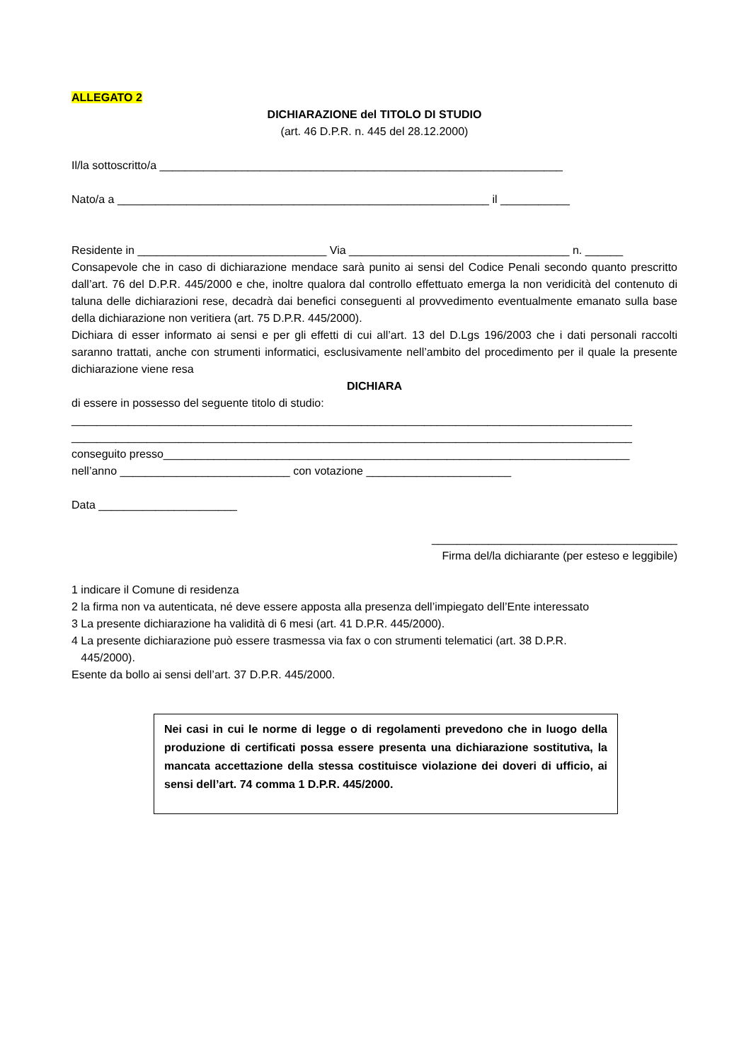ALLEGATO 2
DICHIARAZIONE del TITOLO DI STUDIO
(art. 46 D.P.R. n. 445 del 28.12.2000)
Il/la sottoscritto/a ________________________________________________________________
Nato/a a ___________________________________________________________ il ___________
Residente in ______________________________ Via ___________________________________ n. ______
Consapevole che in caso di dichiarazione mendace sarà punito ai sensi del Codice Penali secondo quanto prescritto dall’art. 76 del D.P.R. 445/2000 e che, inoltre qualora dal controllo effettuato emerga la non veridicità del contenuto di taluna delle dichiarazioni rese, decadrà dai benefici conseguenti al provvedimento eventualmente emanato sulla base della dichiarazione non veritiera (art. 75 D.P.R. 445/2000).
Dichiara di esser informato ai sensi e per gli effetti di cui all’art. 13 del D.Lgs 196/2003 che i dati personali raccolti saranno trattati, anche con strumenti informatici, esclusivamente nell’ambito del procedimento per il quale la presente dichiarazione viene resa
DICHIARA
di essere in possesso del seguente titolo di studio:
_________________________________________________________________________________________
_________________________________________________________________________________________
conseguito presso__________________________________________________________________________
nell’anno ___________________________ con votazione _______________________
Data ______________________
_______________________________________
Firma del/la dichiarante (per esteso e leggibile)
1 indicare il Comune di residenza
2 la firma non va autenticata, né deve essere apposta alla presenza dell’impiegato dell’Ente interessato
3 La presente dichiarazione ha validità di 6 mesi (art. 41 D.P.R. 445/2000).
4 La presente dichiarazione può essere trasmessa via fax o con strumenti telematici (art. 38 D.P.R.
445/2000).
Esente da bollo ai sensi dell’art. 37 D.P.R. 445/2000.
Nei casi in cui le norme di legge o di regolamenti prevedono che in luogo della produzione di certificati possa essere presenta una dichiarazione sostitutiva, la mancata accettazione della stessa costituisce violazione dei doveri di ufficio, ai sensi dell’art. 74 comma 1 D.P.R. 445/2000.